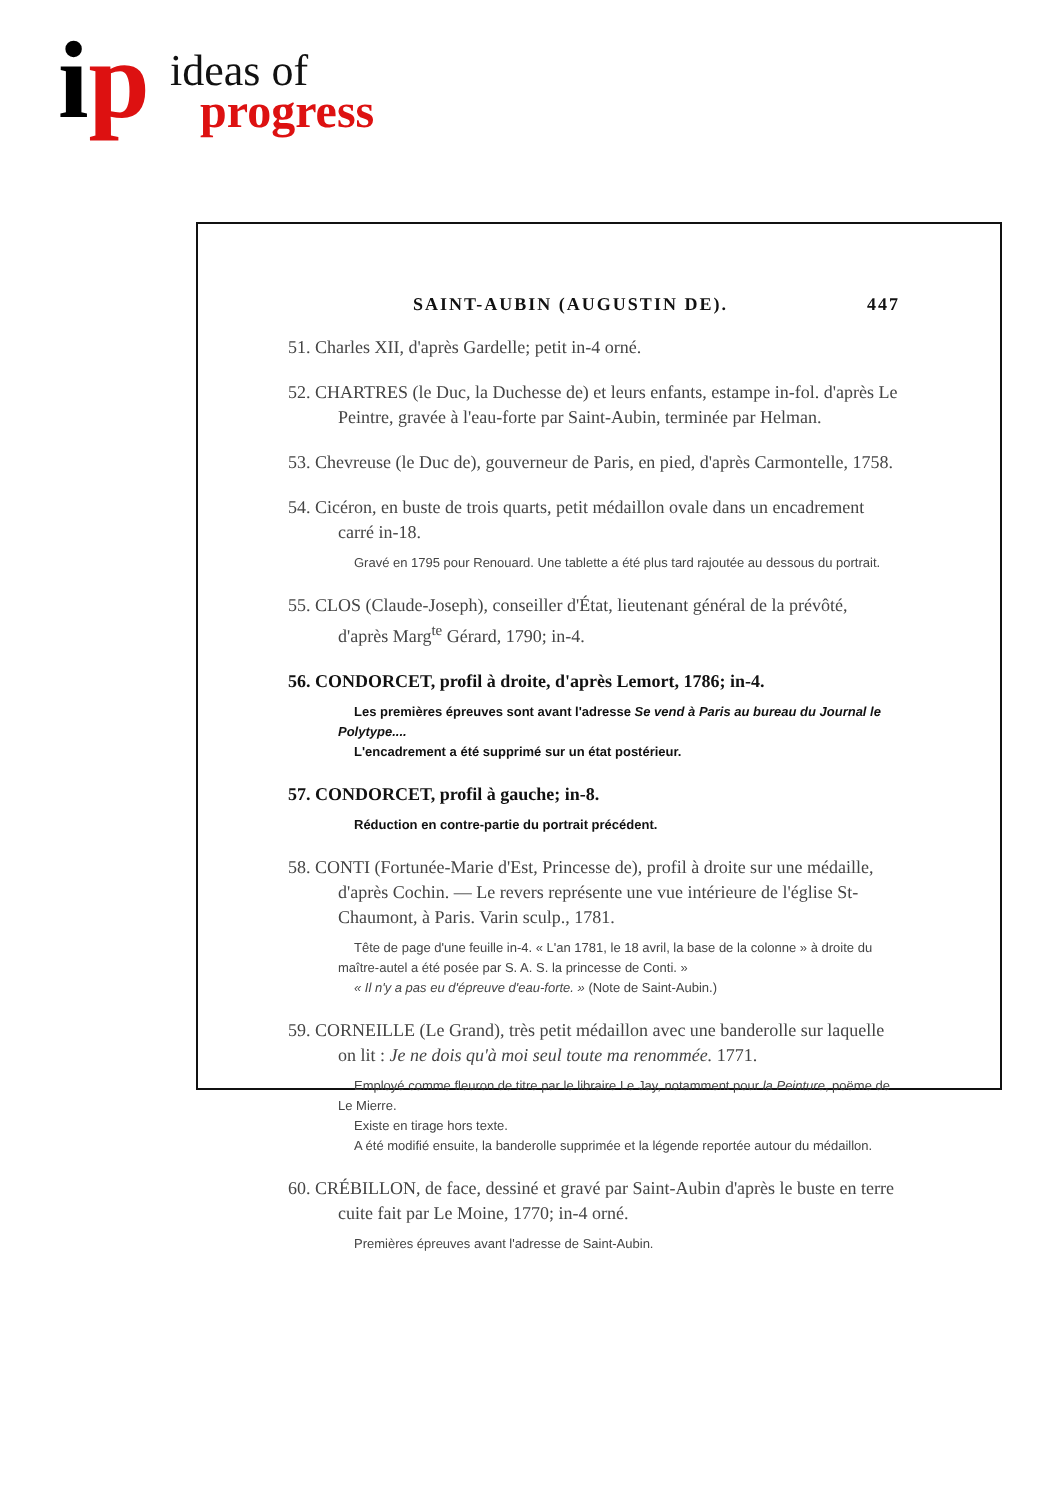ip ideas of
progress
SAINT-AUBIN (AUGUSTIN DE). 447
51. Charles XII, d'après Gardelle; petit in-4 orné.
52. CHARTRES (le Duc, la Duchesse de) et leurs enfants, estampe in-fol. d'après Le Peintre, gravée à l'eau-forte par Saint-Aubin, terminée par Helman.
53. Chevreuse (le Duc de), gouverneur de Paris, en pied, d'après Carmontelle, 1758.
54. Cicéron, en buste de trois quarts, petit médaillon ovale dans un encadrement carré in-18.
Gravé en 1795 pour Renouard. Une tablette a été plus tard rajoutée au dessous du portrait.
55. CLOS (Claude-Joseph), conseiller d'État, lieutenant général de la prévôté, d'après Marg<sup>te</sup> Gérard, 1790; in-4.
56. CONDORCET, profil à droite, d'après Lemort, 1786; in-4.
Les premières épreuves sont avant l'adresse Se vend à Paris au bureau du Journal le Polytype....
L'encadrement a été supprimé sur un état postérieur.
57. CONDORCET, profil à gauche; in-8.
Réduction en contre-partie du portrait précédent.
58. CONTI (Fortunée-Marie d'Est, Princesse de), profil à droite sur une médaille, d'après Cochin. — Le revers représente une vue intérieure de l'église St-Chaumont, à Paris. Varin sculp., 1781.
Tête de page d'une feuille in-4. « L'an 1781, le 18 avril, la base de la colonne » à droite du maître-autel a été posée par S. A. S. la princesse de Conti. »
« Il n'y a pas eu d'épreuve d'eau-forte. » (Note de Saint-Aubin.)
59. CORNEILLE (Le Grand), très petit médaillon avec une banderolle sur laquelle on lit : Je ne dois qu'à moi seul toute ma renommée. 1771.
Employé comme fleuron de titre par le libraire Le Jay, notamment pour la Peinture, poëme de Le Mierre.
Existe en tirage hors texte.
A été modifié ensuite, la banderolle supprimée et la légende reportée autour du médaillon.
60. CRÉBILLON, de face, dessiné et gravé par Saint-Aubin d'après le buste en terre cuite fait par Le Moine, 1770; in-4 orné.
Premières épreuves avant l'adresse de Saint-Aubin.